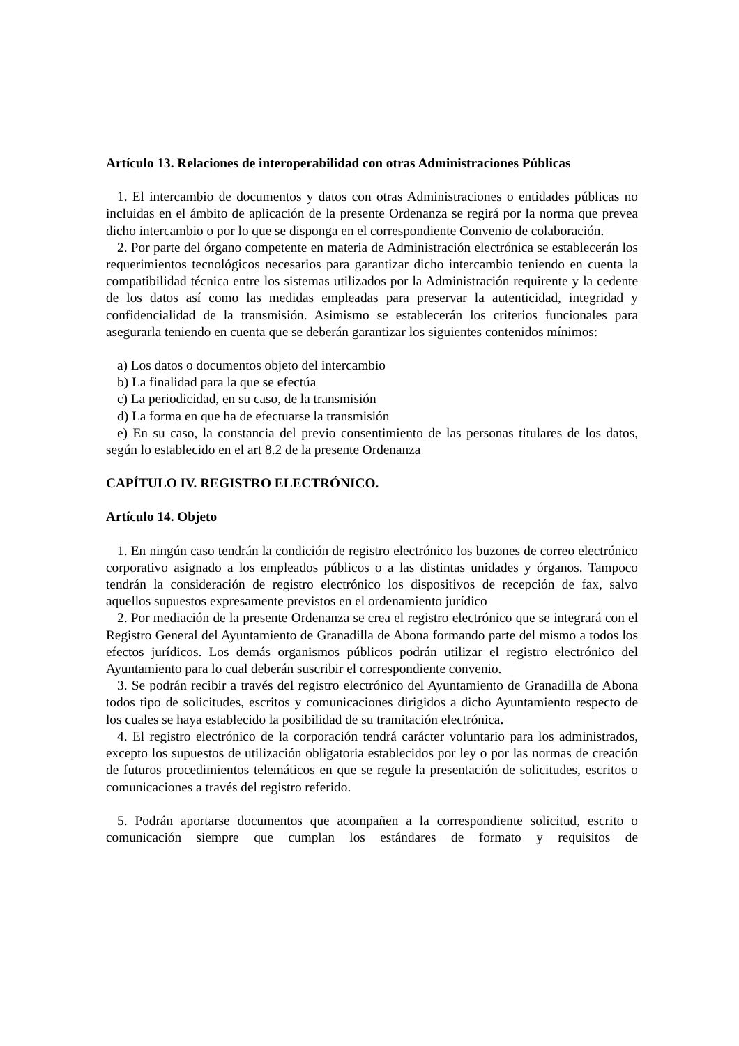Artículo 13. Relaciones de interoperabilidad con otras Administraciones Públicas
1. El intercambio de documentos y datos con otras Administraciones o entidades públicas no incluidas en el ámbito de aplicación de la presente Ordenanza se regirá por la norma que prevea dicho intercambio o por lo que se disponga en el correspondiente Convenio de colaboración.
2. Por parte del órgano competente en materia de Administración electrónica se establecerán los requerimientos tecnológicos necesarios para garantizar dicho intercambio teniendo en cuenta la compatibilidad técnica entre los sistemas utilizados por la Administración requirente y la cedente de los datos así como las medidas empleadas para preservar la autenticidad, integridad y confidencialidad de la transmisión. Asimismo se establecerán los criterios funcionales para asegurarla teniendo en cuenta que se deberán garantizar los siguientes contenidos mínimos:
a) Los datos o documentos objeto del intercambio
b) La finalidad para la que se efectúa
c) La periodicidad, en su caso, de la transmisión
d) La forma en que ha de efectuarse la transmisión
e) En su caso, la constancia del previo consentimiento de las personas titulares de los datos, según lo establecido en el art 8.2 de la presente Ordenanza
CAPÍTULO IV. REGISTRO ELECTRÓNICO.
Artículo 14. Objeto
1. En ningún caso tendrán la condición de registro electrónico los buzones de correo electrónico corporativo asignado a los empleados públicos o a las distintas unidades y órganos. Tampoco tendrán la consideración de registro electrónico los dispositivos de recepción de fax, salvo aquellos supuestos expresamente previstos en el ordenamiento jurídico
2. Por mediación de la presente Ordenanza se crea el registro electrónico que se integrará con el Registro General del Ayuntamiento de Granadilla de Abona formando parte del mismo a todos los efectos jurídicos. Los demás organismos públicos podrán utilizar el registro electrónico del Ayuntamiento para lo cual deberán suscribir el correspondiente convenio.
3. Se podrán recibir a través del registro electrónico del Ayuntamiento de Granadilla de Abona todos tipo de solicitudes, escritos y comunicaciones dirigidos a dicho Ayuntamiento respecto de los cuales se haya establecido la posibilidad de su tramitación electrónica.
4. El registro electrónico de la corporación tendrá carácter voluntario para los administrados, excepto los supuestos de utilización obligatoria establecidos por ley o por las normas de creación de futuros procedimientos telemáticos en que se regule la presentación de solicitudes, escritos o comunicaciones a través del registro referido.
5. Podrán aportarse documentos que acompañen a la correspondiente solicitud, escrito o comunicación siempre que cumplan los estándares de formato y requisitos de